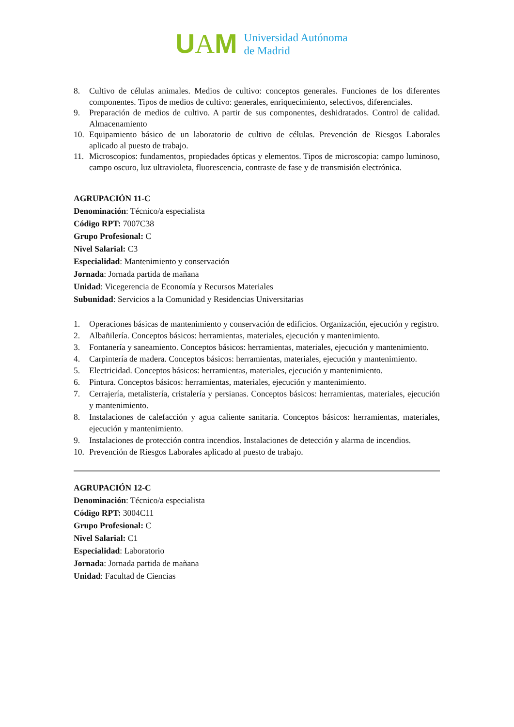UAM
Universidad Autónoma
de Madrid
8. Cultivo de células animales. Medios de cultivo: conceptos generales. Funciones de los diferentes componentes. Tipos de medios de cultivo: generales, enriquecimiento, selectivos, diferenciales.
9. Preparación de medios de cultivo. A partir de sus componentes, deshidratados. Control de calidad. Almacenamiento
10. Equipamiento básico de un laboratorio de cultivo de células. Prevención de Riesgos Laborales aplicado al puesto de trabajo.
11. Microscopios: fundamentos, propiedades ópticas y elementos. Tipos de microscopia: campo luminoso, campo oscuro, luz ultravioleta, fluorescencia, contraste de fase y de transmisión electrónica.
AGRUPACIÓN 11-C
Denominación: Técnico/a especialista
Código RPT: 7007C38
Grupo Profesional: C
Nivel Salarial: C3
Especialidad: Mantenimiento y conservación
Jornada: Jornada partida de mañana
Unidad: Vicegerencia de Economía y Recursos Materiales
Subunidad: Servicios a la Comunidad y Residencias Universitarias
1. Operaciones básicas de mantenimiento y conservación de edificios. Organización, ejecución y registro.
2. Albañilería. Conceptos básicos: herramientas, materiales, ejecución y mantenimiento.
3. Fontanería y saneamiento. Conceptos básicos: herramientas, materiales, ejecución y mantenimiento.
4. Carpintería de madera. Conceptos básicos: herramientas, materiales, ejecución y mantenimiento.
5. Electricidad. Conceptos básicos: herramientas, materiales, ejecución y mantenimiento.
6. Pintura. Conceptos básicos: herramientas, materiales, ejecución y mantenimiento.
7. Cerrajería, metalistería, cristalería y persianas. Conceptos básicos: herramientas, materiales, ejecución y mantenimiento.
8. Instalaciones de calefacción y agua caliente sanitaria. Conceptos básicos: herramientas, materiales, ejecución y mantenimiento.
9. Instalaciones de protección contra incendios. Instalaciones de detección y alarma de incendios.
10. Prevención de Riesgos Laborales aplicado al puesto de trabajo.
AGRUPACIÓN 12-C
Denominación: Técnico/a especialista
Código RPT: 3004C11
Grupo Profesional: C
Nivel Salarial: C1
Especialidad: Laboratorio
Jornada: Jornada partida de mañana
Unidad: Facultad de Ciencias